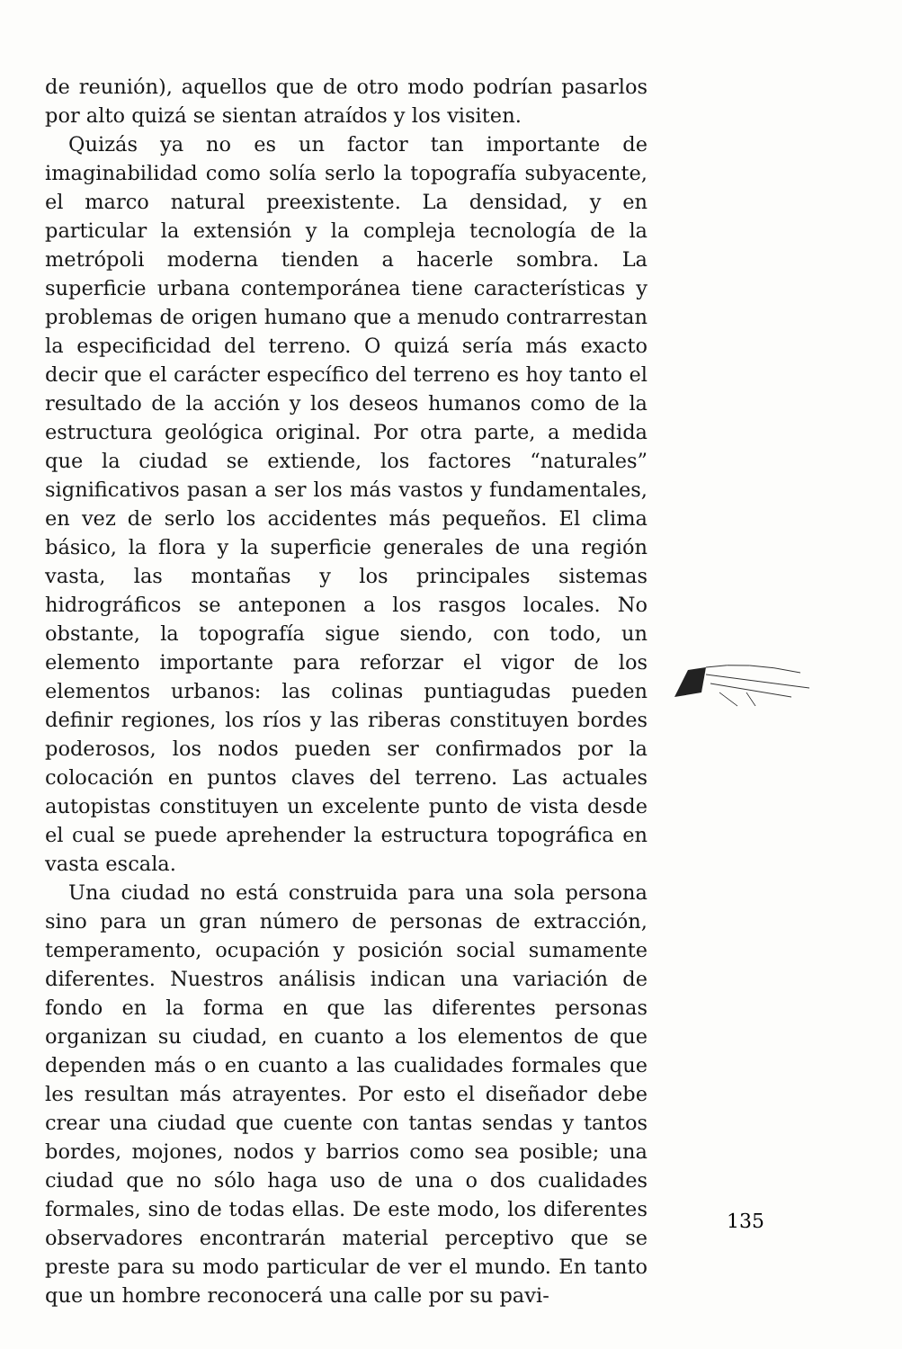de reunión), aquellos que de otro modo podrían pasarlos por alto quizá se sientan atraídos y los visiten.
Quizás ya no es un factor tan importante de imaginabilidad como solía serlo la topografía subyacente, el marco natural preexistente. La densidad, y en particular la extensión y la compleja tecnología de la metrópoli moderna tienden a hacerle sombra. La superficie urbana contemporánea tiene características y problemas de origen humano que a menudo contrarrestan la especificidad del terreno. O quizá sería más exacto decir que el carácter específico del terreno es hoy tanto el resultado de la acción y los deseos humanos como de la estructura geológica original. Por otra parte, a medida que la ciudad se extiende, los factores “naturales” significativos pasan a ser los más vastos y fundamentales, en vez de serlo los accidentes más pequeños. El clima básico, la flora y la superficie generales de una región vasta, las montañas y los principales sistemas hidrográficos se anteponen a los rasgos locales. No obstante, la topografía sigue siendo, con todo, un elemento importante para reforzar el vigor de los elementos urbanos: las colinas puntiagudas pueden definir regiones, los ríos y las riberas constituyen bordes poderosos, los nodos pueden ser confirmados por la colocación en puntos claves del terreno. Las actuales autopistas constituyen un excelente punto de vista desde el cual se puede aprehender la estructura topográfica en vasta escala.
Una ciudad no está construida para una sola persona sino para un gran número de personas de extracción, temperamento, ocupación y posición social sumamente diferentes. Nuestros análisis indican una variación de fondo en la forma en que las diferentes personas organizan su ciudad, en cuanto a los elementos de que dependen más o en cuanto a las cualidades formales que les resultan más atrayentes. Por esto el diseñador debe crear una ciudad que cuente con tantas sendas y tantos bordes, mojones, nodos y barrios como sea posible; una ciudad que no sólo haga uso de una o dos cualidades formales, sino de todas ellas. De este modo, los diferentes observadores encontrarán material perceptivo que se preste para su modo particular de ver el mundo. En tanto que un hombre reconocerá una calle por su pavi-
135